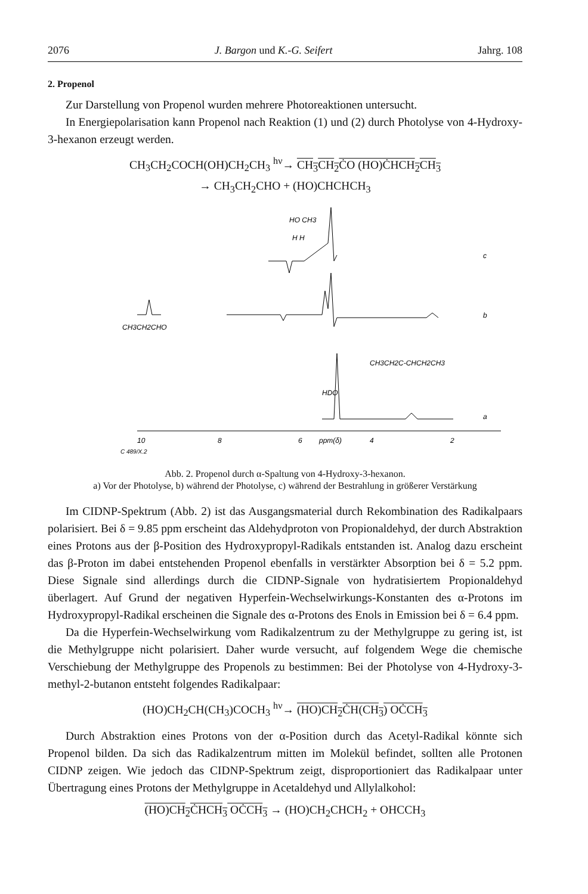2076 J. Bargon und K.-G. Seifert Jahrg. 108
2. Propenol
Zur Darstellung von Propenol wurden mehrere Photoreaktionen untersucht.
In Energiepolarisation kann Propenol nach Reaktion (1) und (2) durch Photolyse von 4-Hydroxy-3-hexanon erzeugt werden.
CH<sub>3</sub>CH<sub>2</sub>COCH(OH)CH<sub>2</sub>CH<sub>3</sub> <sup>hν</sup>→ CH<sub>3</sub>CH<sub>2</sub>ĊO (HO)ĊHCH<sub>2</sub>CH<sub>3</sub>
→ CH<sub>3</sub>CH<sub>2</sub>CHO + (HO)CHCHCH<sub>3</sub>
HO CH3
H H
c
b
CH3CH2CHO
CH3CH2C-CHCH2CH3
HDO
a
10
8
6
ppm(δ)
4
2
C 489/X.2
Abb. 2. Propenol durch α-Spaltung von 4-Hydroxy-3-hexanon.
a) Vor der Photolyse, b) während der Photolyse, c) während der Bestrahlung in größerer Verstärkung
Im CIDNP-Spektrum (Abb. 2) ist das Ausgangsmaterial durch Rekombination des Radikalpaars polarisiert. Bei δ = 9.85 ppm erscheint das Aldehydproton von Propionaldehyd, der durch Abstraktion eines Protons aus der β-Position des Hydroxypropyl-Radikals entstanden ist. Analog dazu erscheint das β-Proton im dabei entstehenden Propenol ebenfalls in verstärkter Absorption bei δ = 5.2 ppm. Diese Signale sind allerdings durch die CIDNP-Signale von hydratisiertem Propionaldehyd überlagert. Auf Grund der negativen Hyperfein-Wechselwirkungs-Konstanten des α-Protons im Hydroxypropyl-Radikal erscheinen die Signale des α-Protons des Enols in Emission bei δ = 6.4 ppm.
Da die Hyperfein-Wechselwirkung vom Radikalzentrum zu der Methylgruppe zu gering ist, ist die Methylgruppe nicht polarisiert. Daher wurde versucht, auf folgendem Wege die chemische Verschiebung der Methylgruppe des Propenols zu bestimmen: Bei der Photolyse von 4-Hydroxy-3-methyl-2-butanon entsteht folgendes Radikalpaar:
(HO)CH<sub>2</sub>CH(CH<sub>3</sub>)COCH<sub>3</sub> <sup>hν</sup>→ (HO)CH<sub>2</sub>ĊH(CH<sub>3</sub>) OĊCH<sub>3</sub>
Durch Abstraktion eines Protons von der α-Position durch das Acetyl-Radikal könnte sich Propenol bilden. Da sich das Radikalzentrum mitten im Molekül befindet, sollten alle Protonen CIDNP zeigen. Wie jedoch das CIDNP-Spektrum zeigt, disproportioniert das Radikalpaar unter Übertragung eines Protons der Methylgruppe in Acetaldehyd und Allylalkohol:
(HO)CH<sub>2</sub>ĊHCH<sub>3</sub> OĊCH<sub>3</sub> → (HO)CH<sub>2</sub>CHCH<sub>2</sub> + OHCCH<sub>3</sub>